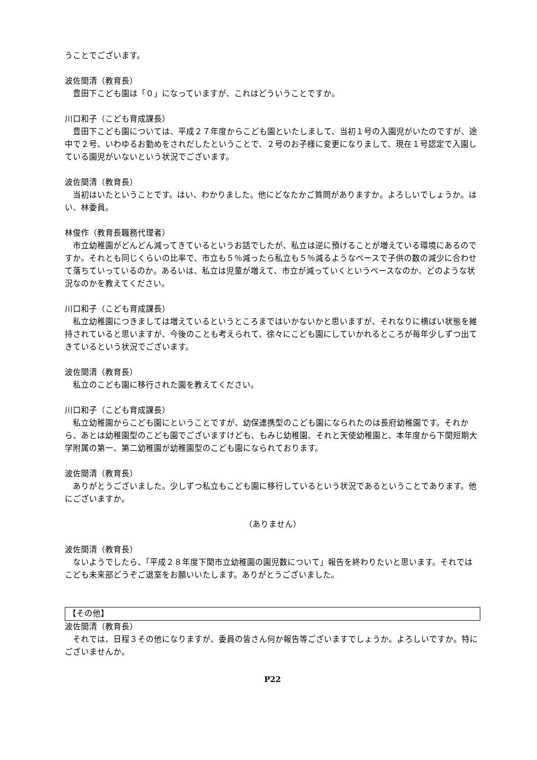うことでございます。
波佐間清（教育長）
　豊田下こども園は「０」になっていますが、これはどういうことですか。
川口和子（こども育成課長）
　豊田下こども園については、平成２７年度からこども園といたしまして、当初１号の入園児がいたのですが、途中で２号、いわゆるお勤めをされだしたということで、２号のお子様に変更になりまして、現在１号認定で入園している園児がいないという状況でございます。
波佐間清（教育長）
　当初はいたということです。はい、わかりました。他にどなたかご質問がありますか。よろしいでしょうか。はい、林委員。
林俊作（教育長職務代理者）
　市立幼稚園がどんどん減ってきているというお話でしたが、私立は逆に預けることが増えている環境にあるのですか。それとも同じくらいの比率で、市立も５％減ったら私立も５％減るようなペースで子供の数の減少に合わせて落ちていっているのか。あるいは、私立は児童が増えて、市立が減っていくというペースなのか、どのような状況なのかを教えてください。
川口和子（こども育成課長）
　私立幼稚園につきましては増えているというところまではいかないかと思いますが、それなりに横ばい状態を維持されていると思いますが、今後のことも考えられて、徐々にこども園にしていかれるところが毎年少しずつ出てきているという状況でございます。
波佐間清（教育長）
　私立のこども園に移行された園を教えてください。
川口和子（こども育成課長）
　私立幼稚園からこども園にということですが、幼保連携型のこども園になられたのは長府幼稚園です。それから、あとは幼稚園型のこども園でございますけども、もみじ幼稚園、それと天使幼稚園と、本年度から下関短期大学附属の第一、第二幼稚園が幼稚園型のこども園になられております。
波佐間清（教育長）
　ありがとうございました。少しずつ私立もこども園に移行しているという状況であるということであります。他にございますか。
（ありません）
波佐間清（教育長）
　ないようでしたら、「平成２８年度下関市立幼稚園の園児数について」報告を終わりたいと思います。それではこども未来部どうぞご退室をお願いいたします。ありがとうございました。
【その他】
波佐間清（教育長）
　それでは、日程３その他になりますが、委員の皆さん何か報告等ございますでしょうか。よろしいですか。特にございませんか。
P22